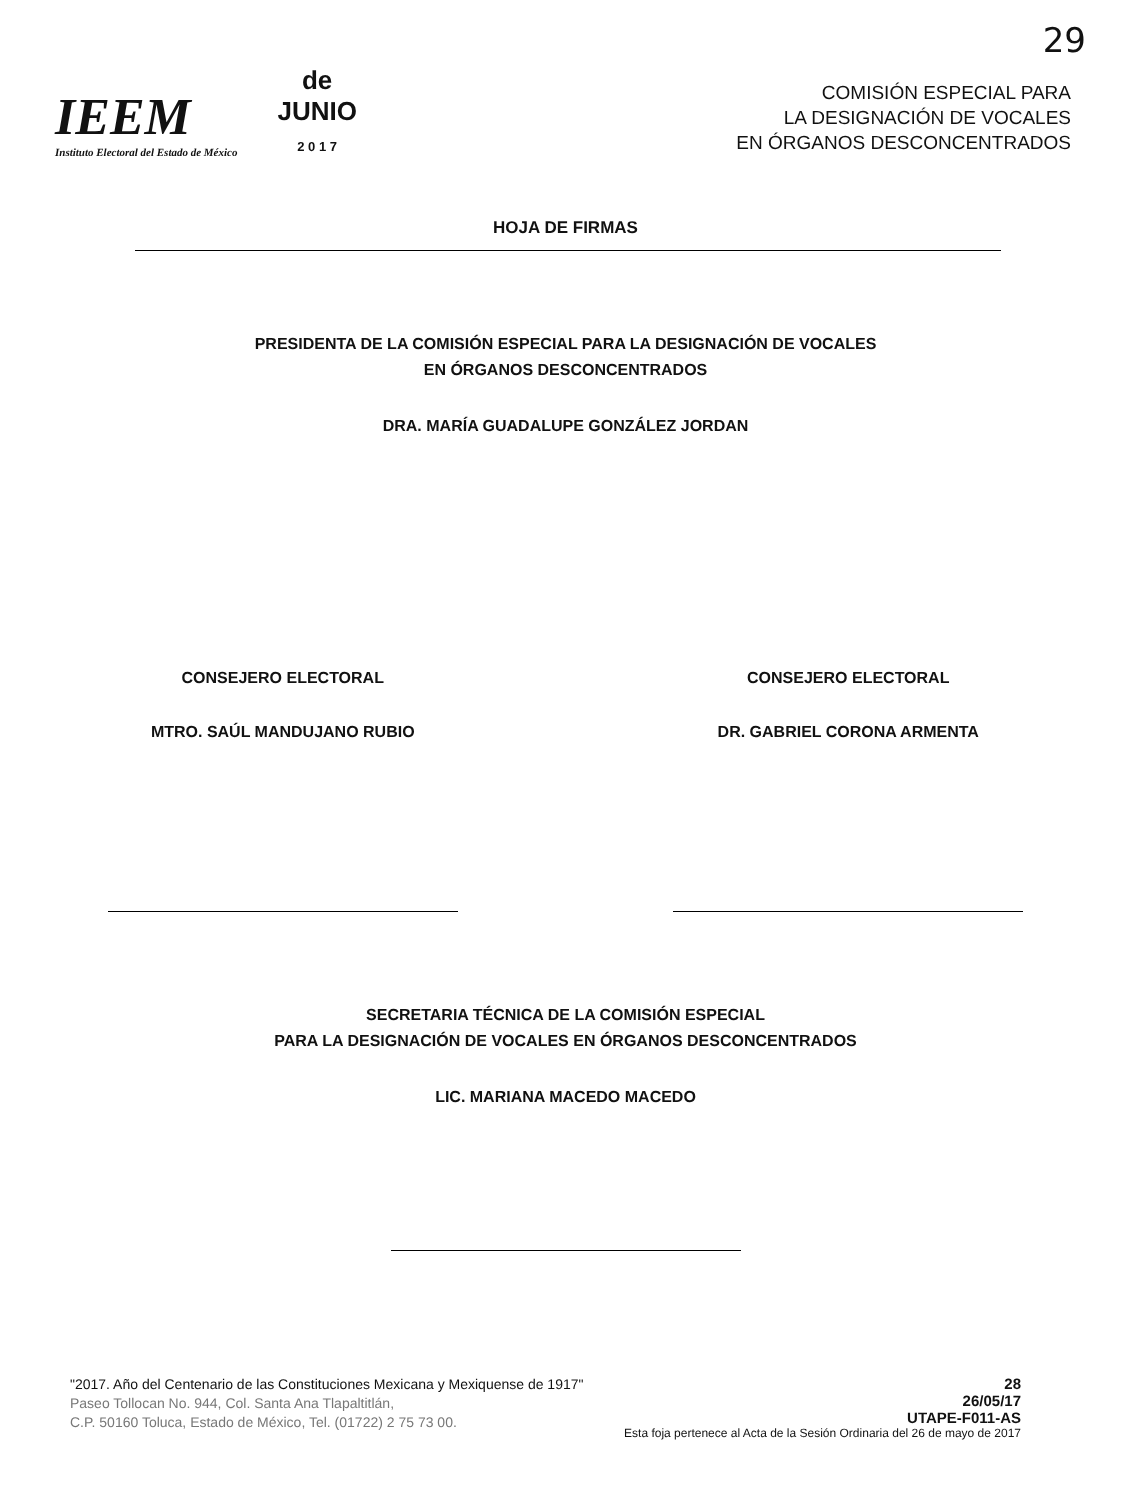29
IEEM
Instituto Electoral del Estado de México
de
JUNIO
2 0 1 7
COMISIÓN ESPECIAL PARA
LA DESIGNACIÓN DE VOCALES
EN ÓRGANOS DESCONCENTRADOS
HOJA DE FIRMAS
PRESIDENTA DE LA COMISIÓN ESPECIAL PARA LA DESIGNACIÓN DE VOCALES
EN ÓRGANOS DESCONCENTRADOS
DRA. MARÍA GUADALUPE GONZÁLEZ JORDAN
CONSEJERO ELECTORAL
MTRO. SAÚL MANDUJANO RUBIO
CONSEJERO ELECTORAL
DR. GABRIEL CORONA ARMENTA
SECRETARIA TÉCNICA DE LA COMISIÓN ESPECIAL
PARA LA DESIGNACIÓN DE VOCALES EN ÓRGANOS DESCONCENTRADOS
LIC. MARIANA MACEDO MACEDO
"2017. Año del Centenario de las Constituciones Mexicana y Mexiquense de 1917"
Paseo Tollocan No. 944, Col. Santa Ana Tlapaltitlán,
C.P. 50160 Toluca, Estado de México, Tel. (01722) 2 75 73 00.
28
26/05/17
UTAPE-F011-AS
Esta foja pertenece al Acta de la Sesión Ordinaria del 26 de mayo de 2017